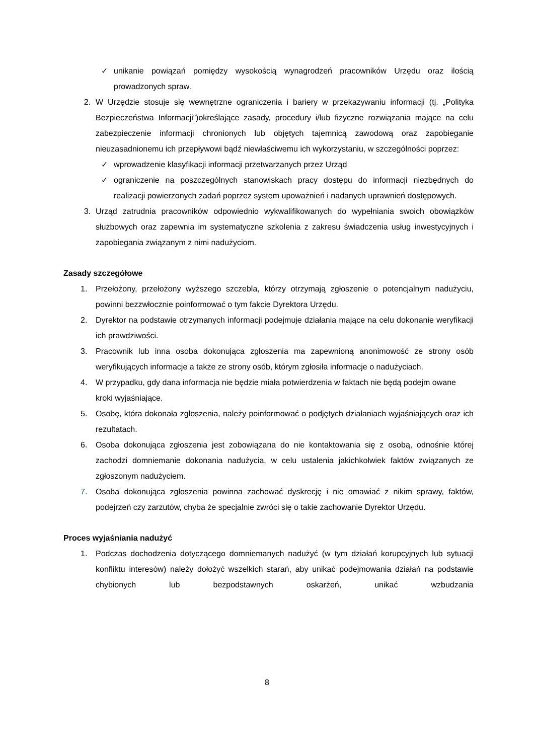✓ unikanie powiązań pomiędzy wysokością wynagrodzeń pracowników Urzędu oraz ilością prowadzonych spraw.
2. W Urzędzie stosuje się wewnętrzne ograniczenia i bariery w przekazywaniu informacji (tj. „Polityka Bezpieczeństwa Informacji”)określające zasady, procedury i/lub fizyczne rozwiązania mające na celu zabezpieczenie informacji chronionych lub objętych tajemnicą zawodową oraz zapobieganie nieuzasadnionemu ich przepływowi bądź niewłaściwemu ich wykorzystaniu, w szczególności poprzez:
✓ wprowadzenie klasyfikacji informacji przetwarzanych przez Urząd
✓ ograniczenie na poszczególnych stanowiskach pracy dostępu do informacji niezbędnych do realizacji powierzonych zadań poprzez system upoważnień i nadanych uprawnień dostępowych.
3. Urząd zatrudnia pracowników odpowiednio wykwalifikowanych do wypełniania swoich obowiązków służbowych oraz zapewnia im systematyczne szkolenia z zakresu świadczenia usług inwestycyjnych i zapobiegania związanym z nimi nadużyciom.
Zasady szczegółowe
1. Przełożony, przełożony wyższego szczebla, którzy otrzymają zgłoszenie o potencjalnym nadużyciu, powinni bezzwłocznie poinformować o tym fakcie Dyrektora Urzędu.
2. Dyrektor na podstawie otrzymanych informacji podejmuje działania mające na celu dokonanie weryfikacji ich prawdziwości.
3. Pracownik lub inna osoba dokonująca zgłoszenia ma zapewnioną anonimowość ze strony osób weryfikujących informacje a także ze strony osób, którym zgłosiła informacje o nadużyciach.
4. W przypadku, gdy dana informacja nie będzie miała potwierdzenia w faktach nie będą podejm owane kroki wyjaśniające.
5. Osobę, która dokonała zgłoszenia, należy poinformować o podjętych działaniach wyjaśniających oraz ich rezultatach.
6. Osoba dokonująca zgłoszenia jest zobowiązana do nie kontaktowania się z osobą, odnośnie której zachodzi domniemanie dokonania nadużycia, w celu ustalenia jakichkolwiek faktów związanych ze zgłoszonym nadużyciem.
7. Osoba dokonująca zgłoszenia powinna zachować dyskrecję i nie omawiać z nikim sprawy, faktów, podejrzeń czy zarzutów, chyba że specjalnie zwróci się o takie zachowanie Dyrektor Urzędu.
Proces wyjaśniania nadużyć
1. Podczas dochodzenia dotyczącego domniemanych nadużyć (w tym działań korupcyjnych lub sytuacji konfliktu interesów) należy dołożyć wszelkich starań, aby unikać podejmowania działań na podstawie chybionych lub bezpodstawnych oskarżeń, unikać wzbudzania
8